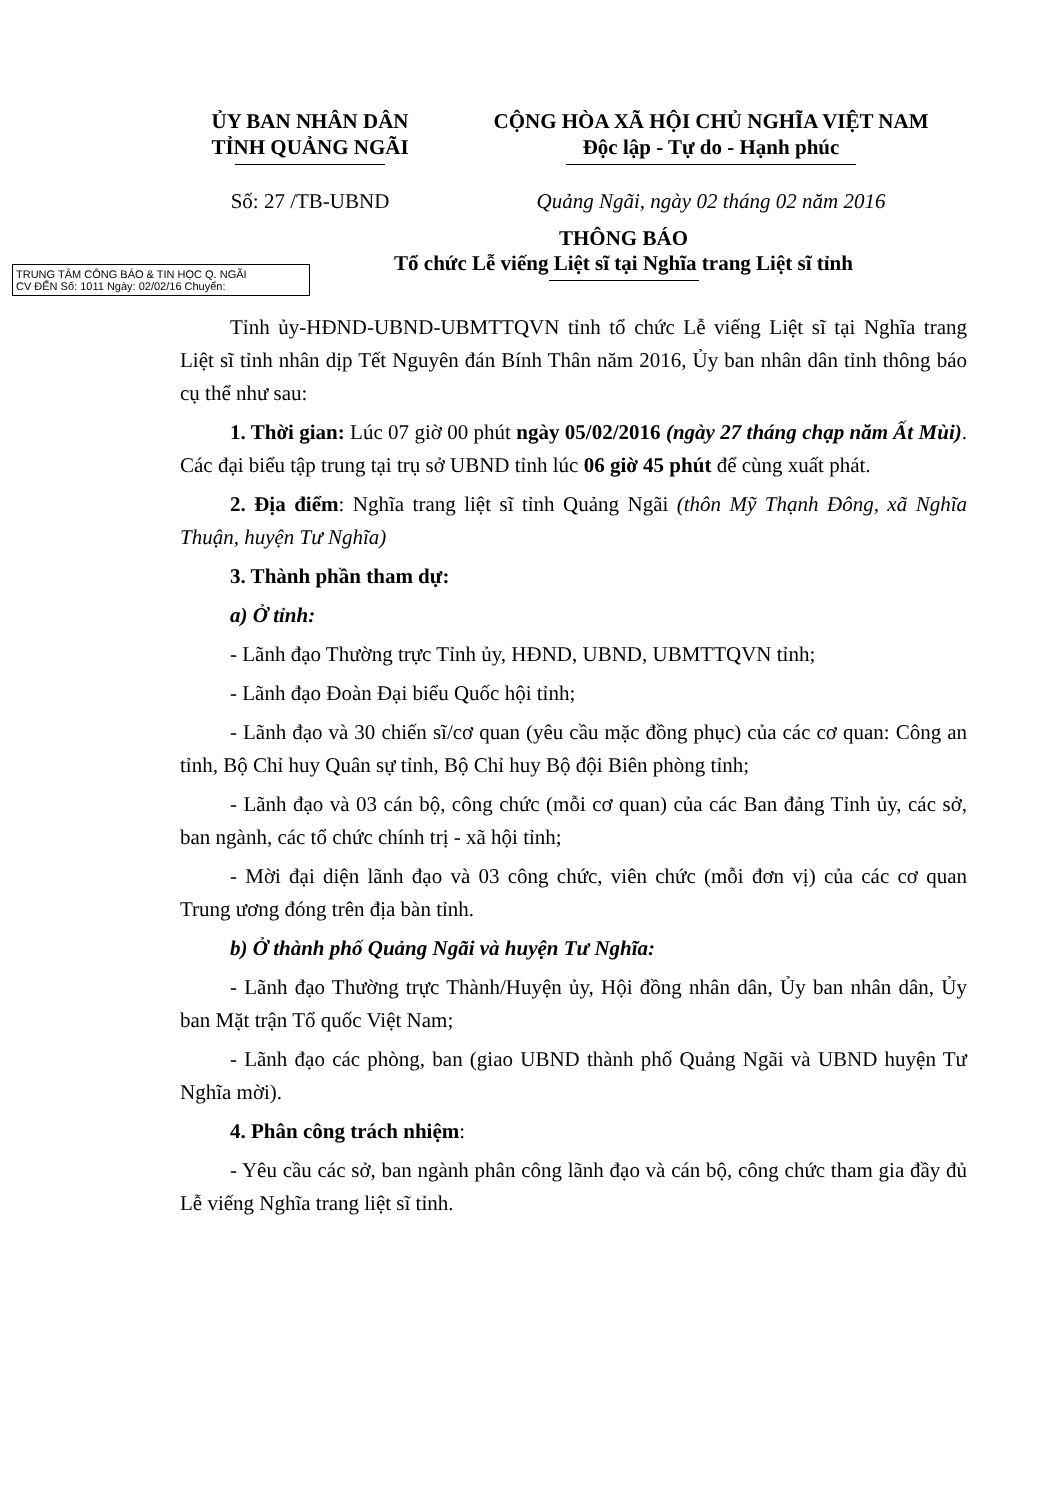ỦY BAN NHÂN DÂN
TỈNH QUẢNG NGÃI
CỘNG HÒA XÃ HỘI CHỦ NGHĨA VIỆT NAM
Độc lập - Tự do - Hạnh phúc
Số: 27 /TB-UBND Quảng Ngãi, ngày 02 tháng 02 năm 2016
TRUNG TÂM CÔNG BÁO & TIN HỌC Q. NGÃI
CV ĐẾN Số: 1011 Ngày: 02/02/16 Chuyển:
THÔNG BÁO
Tổ chức Lễ viếng Liệt sĩ tại Nghĩa trang Liệt sĩ tỉnh
Tỉnh ủy-HĐND-UBND-UBMTTQVN tỉnh tổ chức Lễ viếng Liệt sĩ tại Nghĩa trang Liệt sĩ tỉnh nhân dịp Tết Nguyên đán Bính Thân năm 2016, Ủy ban nhân dân tỉnh thông báo cụ thể như sau:
1. Thời gian: Lúc 07 giờ 00 phút ngày 05/02/2016 (ngày 27 tháng chạp năm Ất Mùi). Các đại biểu tập trung tại trụ sở UBND tỉnh lúc 06 giờ 45 phút để cùng xuất phát.
2. Địa điểm: Nghĩa trang liệt sĩ tỉnh Quảng Ngãi (thôn Mỹ Thạnh Đông, xã Nghĩa Thuận, huyện Tư Nghĩa)
3. Thành phần tham dự:
a) Ở tỉnh:
- Lãnh đạo Thường trực Tỉnh ủy, HĐND, UBND, UBMTTQVN tỉnh;
- Lãnh đạo Đoàn Đại biểu Quốc hội tỉnh;
- Lãnh đạo và 30 chiến sĩ/cơ quan (yêu cầu mặc đồng phục) của các cơ quan: Công an tỉnh, Bộ Chỉ huy Quân sự tỉnh, Bộ Chỉ huy Bộ đội Biên phòng tỉnh;
- Lãnh đạo và 03 cán bộ, công chức (mỗi cơ quan) của các Ban đảng Tỉnh ủy, các sở, ban ngành, các tổ chức chính trị - xã hội tỉnh;
- Mời đại diện lãnh đạo và 03 công chức, viên chức (mỗi đơn vị) của các cơ quan Trung ương đóng trên địa bàn tỉnh.
b) Ở thành phố Quảng Ngãi và huyện Tư Nghĩa:
- Lãnh đạo Thường trực Thành/Huyện ủy, Hội đồng nhân dân, Ủy ban nhân dân, Ủy ban Mặt trận Tổ quốc Việt Nam;
- Lãnh đạo các phòng, ban (giao UBND thành phố Quảng Ngãi và UBND huyện Tư Nghĩa mời).
4. Phân công trách nhiệm:
- Yêu cầu các sở, ban ngành phân công lãnh đạo và cán bộ, công chức tham gia đầy đủ Lễ viếng Nghĩa trang liệt sĩ tỉnh.